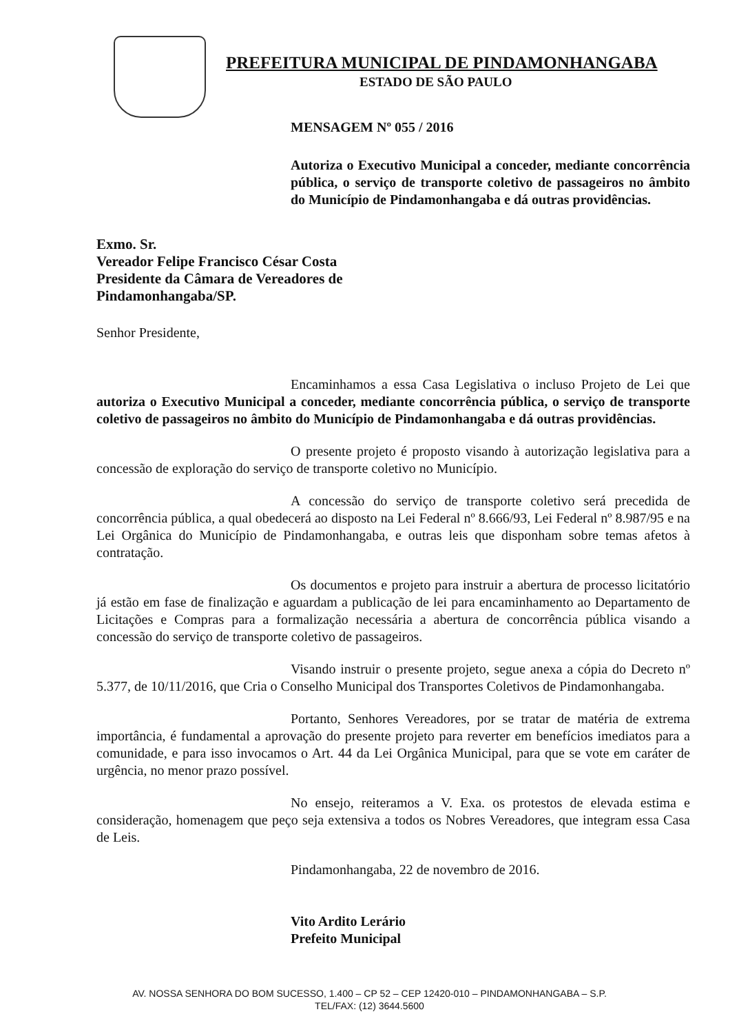PREFEITURA MUNICIPAL DE PINDAMONHANGABA
ESTADO DE SÃO PAULO
MENSAGEM Nº 055 / 2016
Autoriza o Executivo Municipal a conceder, mediante concorrência pública, o serviço de transporte coletivo de passageiros no âmbito do Município de Pindamonhangaba e dá outras providências.
Exmo. Sr.
Vereador Felipe Francisco César Costa
Presidente da Câmara de Vereadores de
Pindamonhangaba/SP.
Senhor Presidente,
Encaminhamos a essa Casa Legislativa o incluso Projeto de Lei que autoriza o Executivo Municipal a conceder, mediante concorrência pública, o serviço de transporte coletivo de passageiros no âmbito do Município de Pindamonhangaba e dá outras providências.
O presente projeto é proposto visando à autorização legislativa para a concessão de exploração do serviço de transporte coletivo no Município.
A concessão do serviço de transporte coletivo será precedida de concorrência pública, a qual obedecerá ao disposto na Lei Federal nº 8.666/93, Lei Federal nº 8.987/95 e na Lei Orgânica do Município de Pindamonhangaba, e outras leis que disponham sobre temas afetos à contratação.
Os documentos e projeto para instruir a abertura de processo licitatório já estão em fase de finalização e aguardam a publicação de lei para encaminhamento ao Departamento de Licitações e Compras para a formalização necessária a abertura de concorrência pública visando a concessão do serviço de transporte coletivo de passageiros.
Visando instruir o presente projeto, segue anexa a cópia do Decreto nº 5.377, de 10/11/2016, que Cria o Conselho Municipal dos Transportes Coletivos de Pindamonhangaba.
Portanto, Senhores Vereadores, por se tratar de matéria de extrema importância, é fundamental a aprovação do presente projeto para reverter em benefícios imediatos para a comunidade, e para isso invocamos o Art. 44 da Lei Orgânica Municipal, para que se vote em caráter de urgência, no menor prazo possível.
No ensejo, reiteramos a V. Exa. os protestos de elevada estima e consideração, homenagem que peço seja extensiva a todos os Nobres Vereadores, que integram essa Casa de Leis.
Pindamonhangaba, 22 de novembro de 2016.
Vito Ardito Lerário
Prefeito Municipal
AV. NOSSA SENHORA DO BOM SUCESSO, 1.400 – CP 52 – CEP 12420-010 – PINDAMONHANGABA – S.P.
TEL/FAX: (12) 3644.5600